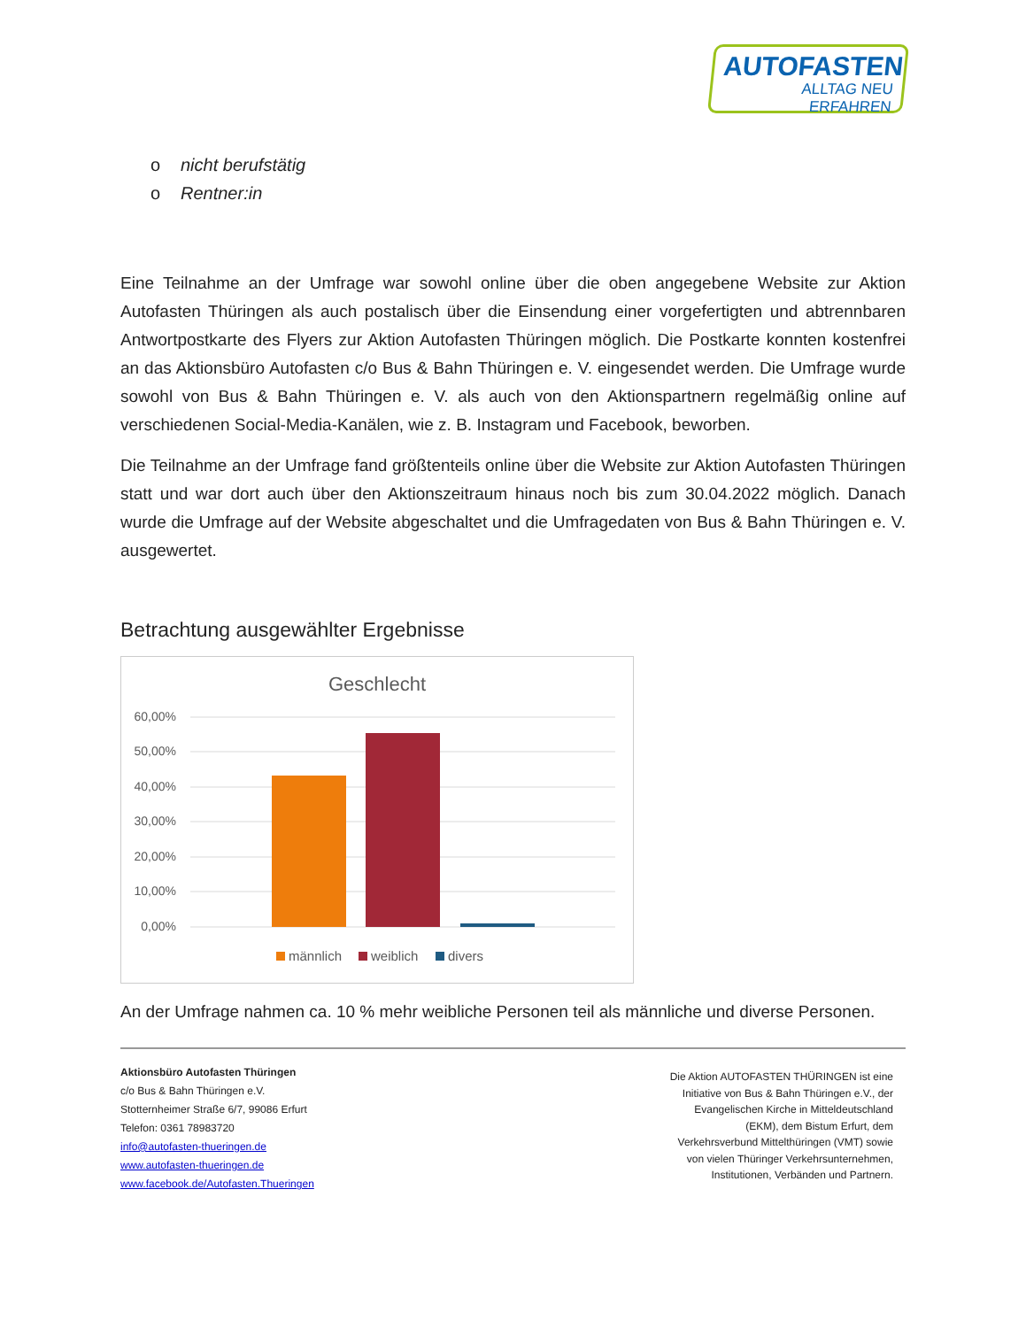AUTOFASTEN
ALLTAG NEU ERFAHREN
o nicht berufstätig
o Rentner:in
Eine Teilnahme an der Umfrage war sowohl online über die oben angegebene Website zur Aktion Autofasten Thüringen als auch postalisch über die Einsendung einer vorgefertigten und abtrennbaren Antwortpostkarte des Flyers zur Aktion Autofasten Thüringen möglich. Die Postkarte konnten kostenfrei an das Aktionsbüro Autofasten c/o Bus & Bahn Thüringen e. V. eingesendet werden. Die Umfrage wurde sowohl von Bus & Bahn Thüringen e. V. als auch von den Aktionspartnern regelmäßig online auf verschiedenen Social-Media-Kanälen, wie z. B. Instagram und Facebook, beworben.
Die Teilnahme an der Umfrage fand größtenteils online über die Website zur Aktion Autofasten Thüringen statt und war dort auch über den Aktionszeitraum hinaus noch bis zum 30.04.2022 möglich. Danach wurde die Umfrage auf der Website abgeschaltet und die Umfragedaten von Bus & Bahn Thüringen e. V. ausgewertet.
Betrachtung ausgewählter Ergebnisse
Geschlecht
60,00%
50,00%
40,00%
30,00%
20,00%
10,00%
0,00%
männlich
weiblich
divers
An der Umfrage nahmen ca. 10 % mehr weibliche Personen teil als männliche und diverse Personen.
Aktionsbüro Autofasten Thüringen
c/o Bus & Bahn Thüringen e.V.
Stotternheimer Straße 6/7, 99086 Erfurt
Telefon: 0361 78983720
info@autofasten-thueringen.de
www.autofasten-thueringen.de
www.facebook.de/Autofasten.Thueringen
Die Aktion AUTOFASTEN THÜRINGEN ist eine Initiative von Bus & Bahn Thüringen e.V., der Evangelischen Kirche in Mitteldeutschland (EKM), dem Bistum Erfurt, dem Verkehrsverbund Mittelthüringen (VMT) sowie von vielen Thüringer Verkehrsunternehmen, Institutionen, Verbänden und Partnern.